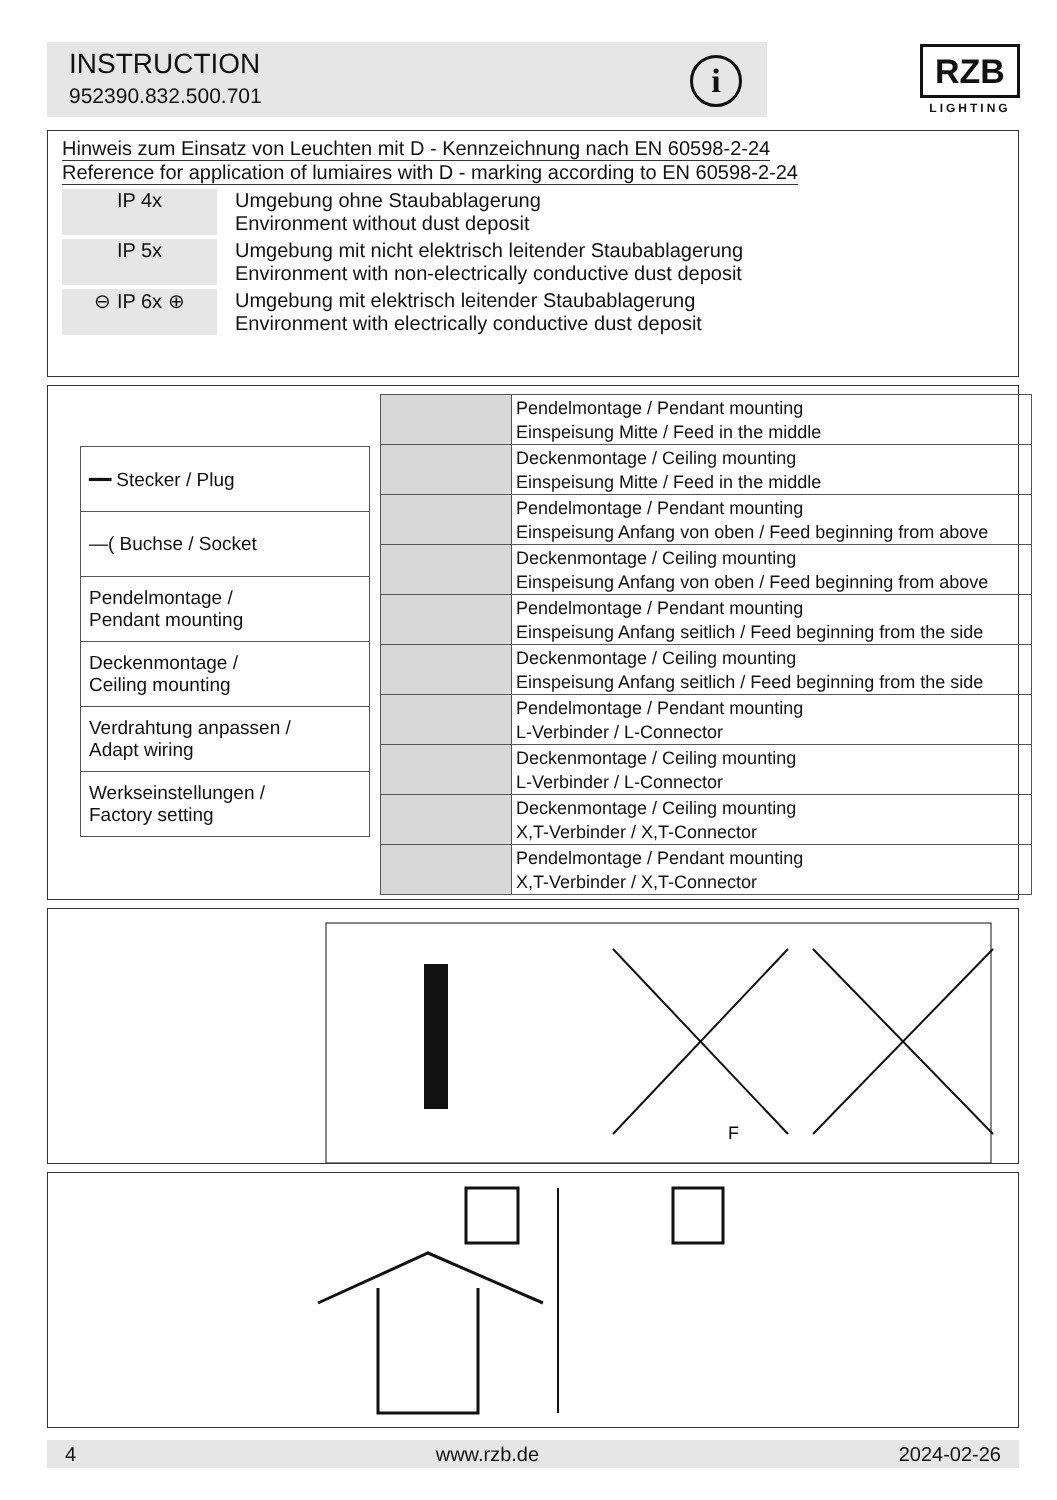INSTRUCTION
952390.832.500.701
i
RZB
LIGHTING
Hinweis zum Einsatz von Leuchten mit D - Kennzeichnung nach EN 60598-2-24
Reference for application of lumiaires with D - marking according to EN 60598-2-24
IP 4x Umgebung ohne Staubablagerung
Environment without dust deposit
IP 5x Umgebung mit nicht elektrisch leitender Staubablagerung
Environment with non-electrically conductive dust deposit
⊖ IP 6x ⊕ Umgebung mit elektrisch leitender Staubablagerung
Environment with electrically conductive dust deposit
| ━━ Stecker / Plug |
| ―( Buchse / Socket |
| Pendelmontage / Pendant mounting |
| Deckenmontage / Ceiling mounting |
| Verdrahtung anpassen / Adapt wiring |
| Werkseinstellungen / Factory setting |
| | Pendelmontage / Pendant mounting Einspeisung Mitte / Feed in the middle |
| | Deckenmontage / Ceiling mounting Einspeisung Mitte / Feed in the middle |
| | Pendelmontage / Pendant mounting Einspeisung Anfang von oben / Feed beginning from above |
| | Deckenmontage / Ceiling mounting Einspeisung Anfang von oben / Feed beginning from above |
| | Pendelmontage / Pendant mounting Einspeisung Anfang seitlich / Feed beginning from the side |
| | Deckenmontage / Ceiling mounting Einspeisung Anfang seitlich / Feed beginning from the side |
| | Pendelmontage / Pendant mounting L-Verbinder / L-Connector |
| | Deckenmontage / Ceiling mounting L-Verbinder / L-Connector |
| | Deckenmontage / Ceiling mounting X,T-Verbinder / X,T-Connector |
| | Pendelmontage / Pendant mounting X,T-Verbinder / X,T-Connector |
F
4 www.rzb.de 2024-02-26